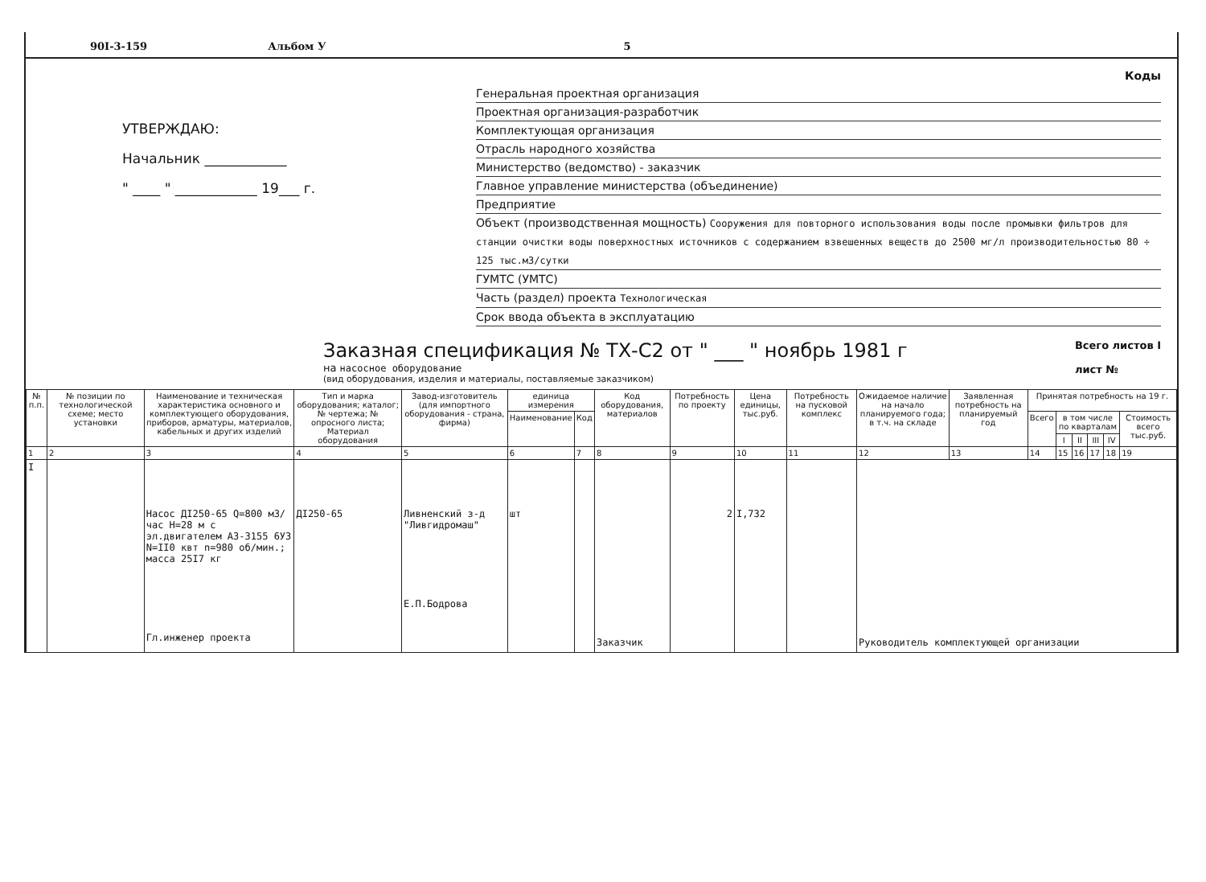90I-3-159 Альбом У 5
УТВЕРЖДАЮ:
Начальник ____________
" ____ " ____________ 19___ г.
Коды
Генеральная проектная организация
Проектная организация-разработчик
Комплектующая организация
Отрасль народного хозяйства
Министерство (ведомство) - заказчик
Главное управление министерства (объединение)
Предприятие
Объект (производственная мощность) Сооружения для повторного использования воды после промывки фильтров для станции очистки воды поверхностных источников с содержанием взвешенных веществ до 2500 мг/л производительностью 80 ÷ 125 тыс.м3/сутки
ГУМТС (УМТС)
Часть (раздел) проекта Технологическая
Срок ввода объекта в эксплуатацию
Заказная спецификация № ТХ-С2 от " ___ " ноябрь 1981 г
на насосное оборудование
(вид оборудования, изделия и материалы, поставляемые заказчиком)
Всего листов I
лист №
| № п.п. | № позиции по технологической схеме; место установки | Наименование и техническая характеристика основного и комплектующего оборудования, приборов, арматуры, материалов, кабельных и других изделий | Тип и марка оборудования; каталог; № чертежа; № опросного листа; Материал оборудования | Завод-изготовитель (для импортного оборудования - страна, фирма) | единица измерения | | Код оборудования, материалов | Потребность по проекту | Цена единицы, тыс.руб. | Потребность на пусковой комплекс | Ожидаемое наличие на начало планируемого года; в т.ч. на складе | Заявленная потребность на планируемый год | Принятая потребность на 19 г. | | | | | |
| --- | --- | --- | --- | --- | --- | --- | --- | --- | --- | --- | --- | --- | --- | --- | --- | --- | --- | --- |
| | | | | | Наименование | Код | | | | | | | Всего | в том числе по кварталам | | | | Стоимость всего тыс.руб. |
| | | | | | | | | | | | | | | I | II | III | IV | |
| 1 | 2 | 3 | 4 | 5 | 6 | 7 | 8 | 9 | 10 | 11 | 12 | 13 | 14 | 15 | 16 | 17 | 18 | 19 |
| I | | Насос ДI250-65 Q=800 м3/час Н=28 м с эл.двигателем А3-3155 6У3 N=II0 квт n=980 об/мин.; масса 25I7 кг Гл.инженер проекта | ДI250-65 | Ливненский з-д "Ливгидромаш" Е.П.Бодрова | шт | | Заказчик | 2 | I,732 | | Руководитель комплектующей организации | | | | | | | |